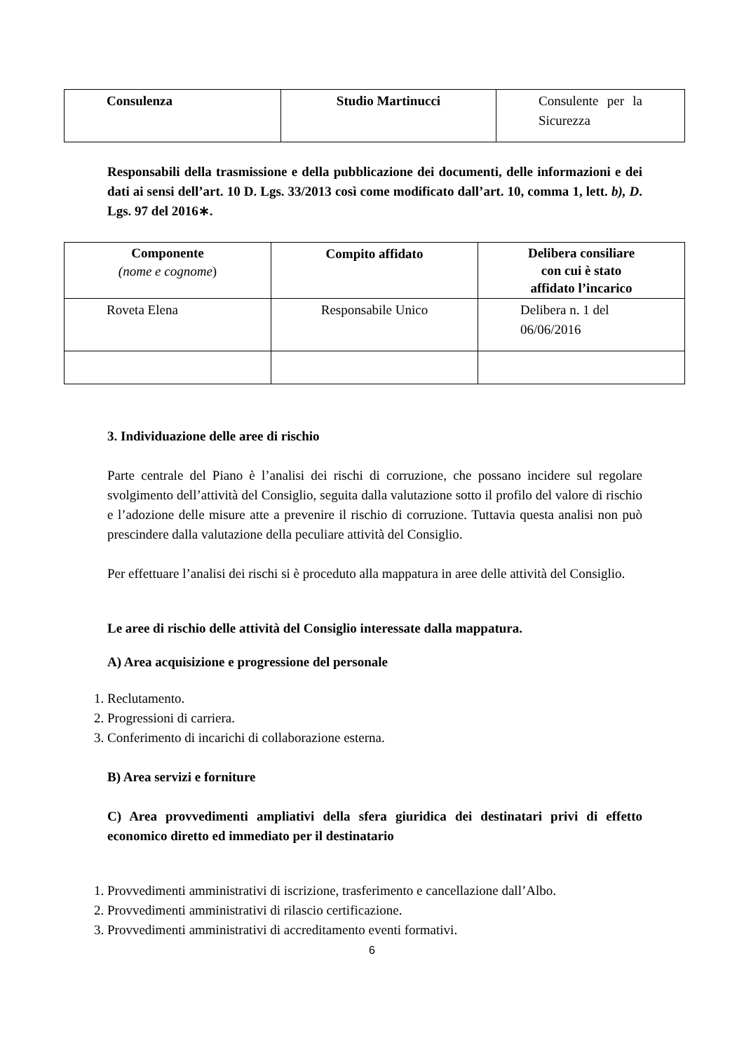| Consulenza | Studio Martinucci | Consulente per la Sicurezza |
Responsabili della trasmissione e della pubblicazione dei documenti, delle informazioni e dei dati ai sensi dell’art. 10 D. Lgs. 33/2013 così come modificato dall’art. 10, comma 1, lett. b), D. Lgs. 97 del 2016∗.
| Componente (nome e cognome ) | Compito affidato | Delibera consiliare con cui è stato affidato l’incarico |
| --- | --- | --- |
| Roveta Elena | Responsabile Unico | Delibera n. 1 del 06/06/2016 |
3. Individuazione delle aree di rischio
Parte centrale del Piano è l’analisi dei rischi di corruzione, che possano incidere sul regolare svolgimento dell’attività del Consiglio, seguita dalla valutazione sotto il profilo del valore di rischio e l’adozione delle misure atte a prevenire il rischio di corruzione. Tuttavia questa analisi non può prescindere dalla valutazione della peculiare attività del Consiglio.
Per effettuare l’analisi dei rischi si è proceduto alla mappatura in aree delle attività del Consiglio.
Le aree di rischio delle attività del Consiglio interessate dalla mappatura.
A) Area acquisizione e progressione del personale
1. Reclutamento.
2. Progressioni di carriera.
3. Conferimento di incarichi di collaborazione esterna.
B) Area servizi e forniture
C) Area provvedimenti ampliativi della sfera giuridica dei destinatari privi di effetto economico diretto ed immediato per il destinatario
1. Provvedimenti amministrativi di iscrizione, trasferimento e cancellazione dall’Albo.
2. Provvedimenti amministrativi di rilascio certificazione.
3. Provvedimenti amministrativi di accreditamento eventi formativi.
6